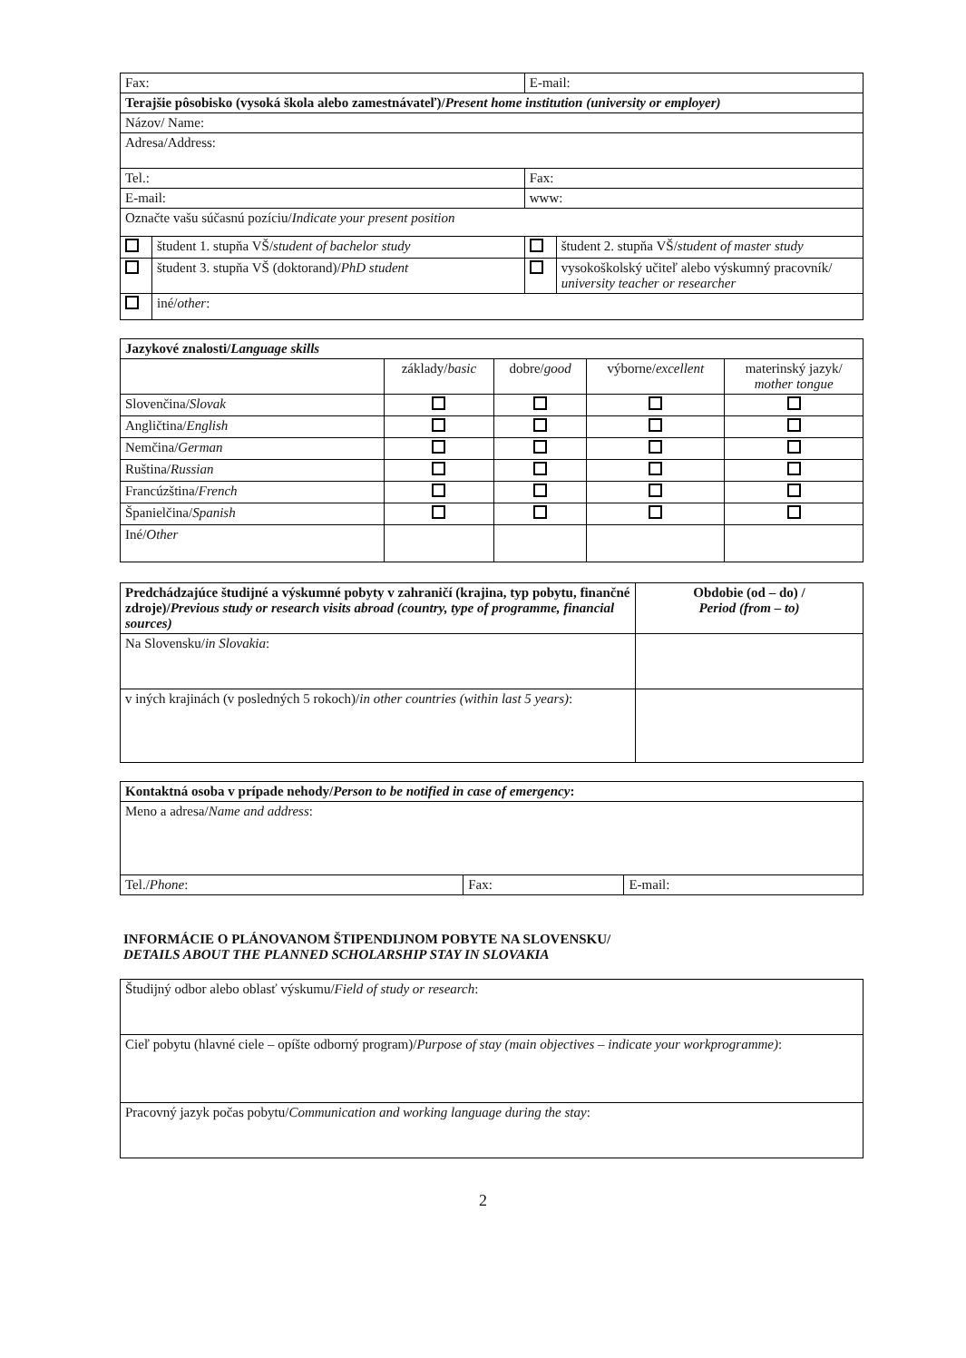| Fax: | | E-mail: | |
| Terajšie pôsobisko (vysoká škola alebo zamestnávateľ)/ Present home institution (university or employer) | | | |
| Názov/ Name: | | | |
| Adresa/Address: | | | |
| Tel.: | | Fax: | |
| E-mail: | | www: | |
| Označte vašu súčasnú pozíciu/ Indicate your present position | | | |
| | študent 1. stupňa VŠ/ student of bachelor study | | študent 2. stupňa VŠ/ student of master study |
| | študent 3. stupňa VŠ (doktorand)/ PhD student | | vysokoškolský učiteľ alebo výskumný pracovník/ university teacher or researcher |
| | iné/ other : | | |
| Jazykové znalosti/ Language skills | | | | |
| | základy/ basic | dobre/ good | výborne/ excellent | materinský jazyk/ mother tongue |
| Slovenčina/ Slovak | | | | |
| Angličtina/ English | | | | |
| Nemčina/ German | | | | |
| Ruština/ Russian | | | | |
| Francúzština/ French | | | | |
| Španielčina/ Spanish | | | | |
| Iné/ Other | | | | |
| Predchádzajúce študijné a výskumné pobyty v zahraničí (krajina, typ pobytu, finančné zdroje)/ Previous study or research visits abroad (country, type of programme, financial sources) | Obdobie (od – do) / Period (from – to) |
| Na Slovensku/ in Slovakia : | |
| v iných krajinách (v posledných 5 rokoch)/ in other countries (within last 5 years) : | |
| Kontaktná osoba v prípade nehody/ Person to be notified in case of emergency : | | |
| Meno a adresa/ Name and address : | | |
| Tel./ Phone : | Fax: | E-mail: |
INFORMÁCIE O PLÁNOVANOM ŠTIPENDIJNOM POBYTE NA SLOVENSKU/
DETAILS ABOUT THE PLANNED SCHOLARSHIP STAY IN SLOVAKIA
| Študijný odbor alebo oblasť výskumu/ Field of study or research : |
| Cieľ pobytu (hlavné ciele – opíšte odborný program)/ Purpose of stay (main objectives – indicate your workprogramme) : |
| Pracovný jazyk počas pobytu/ Communication and working language during the stay : |
2